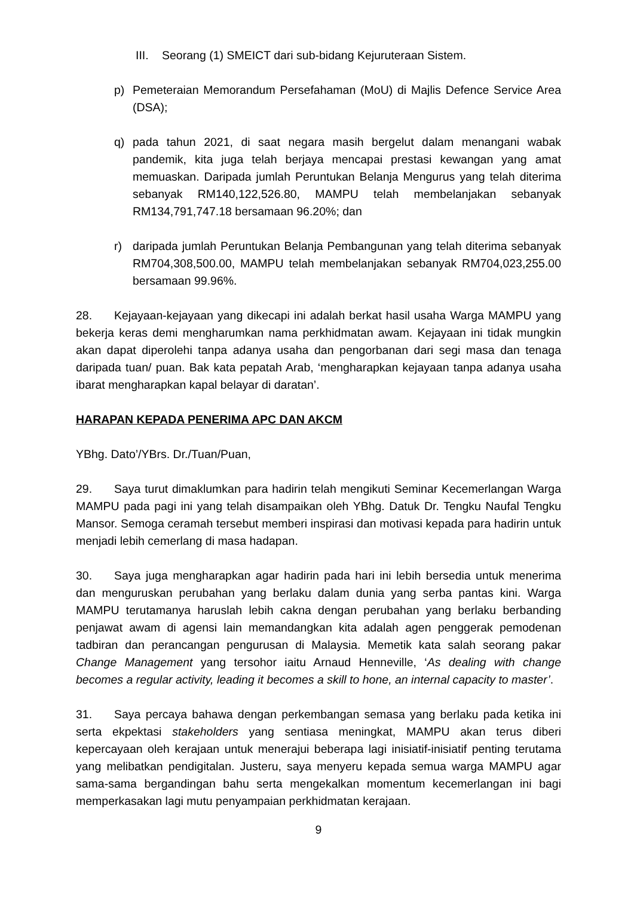III. Seorang (1) SMEICT dari sub-bidang Kejuruteraan Sistem.
p) Pemeteraian Memorandum Persefahaman (MoU) di Majlis Defence Service Area (DSA);
q) pada tahun 2021, di saat negara masih bergelut dalam menangani wabak pandemik, kita juga telah berjaya mencapai prestasi kewangan yang amat memuaskan. Daripada jumlah Peruntukan Belanja Mengurus yang telah diterima sebanyak RM140,122,526.80, MAMPU telah membelanjakan sebanyak RM134,791,747.18 bersamaan 96.20%; dan
r) daripada jumlah Peruntukan Belanja Pembangunan yang telah diterima sebanyak RM704,308,500.00, MAMPU telah membelanjakan sebanyak RM704,023,255.00 bersamaan 99.96%.
28. Kejayaan-kejayaan yang dikecapi ini adalah berkat hasil usaha Warga MAMPU yang bekerja keras demi mengharumkan nama perkhidmatan awam. Kejayaan ini tidak mungkin akan dapat diperolehi tanpa adanya usaha dan pengorbanan dari segi masa dan tenaga daripada tuan/ puan. Bak kata pepatah Arab, ‘mengharapkan kejayaan tanpa adanya usaha ibarat mengharapkan kapal belayar di daratan’.
HARAPAN KEPADA PENERIMA APC DAN AKCM
YBhg. Dato’/YBrs. Dr./Tuan/Puan,
29. Saya turut dimaklumkan para hadirin telah mengikuti Seminar Kecemerlangan Warga MAMPU pada pagi ini yang telah disampaikan oleh YBhg. Datuk Dr. Tengku Naufal Tengku Mansor. Semoga ceramah tersebut memberi inspirasi dan motivasi kepada para hadirin untuk menjadi lebih cemerlang di masa hadapan.
30. Saya juga mengharapkan agar hadirin pada hari ini lebih bersedia untuk menerima dan menguruskan perubahan yang berlaku dalam dunia yang serba pantas kini. Warga MAMPU terutamanya haruslah lebih cakna dengan perubahan yang berlaku berbanding penjawat awam di agensi lain memandangkan kita adalah agen penggerak pemodenan tadbiran dan perancangan pengurusan di Malaysia. Memetik kata salah seorang pakar Change Management yang tersohor iaitu Arnaud Henneville, ‘As dealing with change becomes a regular activity, leading it becomes a skill to hone, an internal capacity to master’.
31. Saya percaya bahawa dengan perkembangan semasa yang berlaku pada ketika ini serta ekpektasi stakeholders yang sentiasa meningkat, MAMPU akan terus diberi kepercayaan oleh kerajaan untuk menerajui beberapa lagi inisiatif-inisiatif penting terutama yang melibatkan pendigitalan. Justeru, saya menyeru kepada semua warga MAMPU agar sama-sama bergandingan bahu serta mengekalkan momentum kecemerlangan ini bagi memperkasakan lagi mutu penyampaian perkhidmatan kerajaan.
9